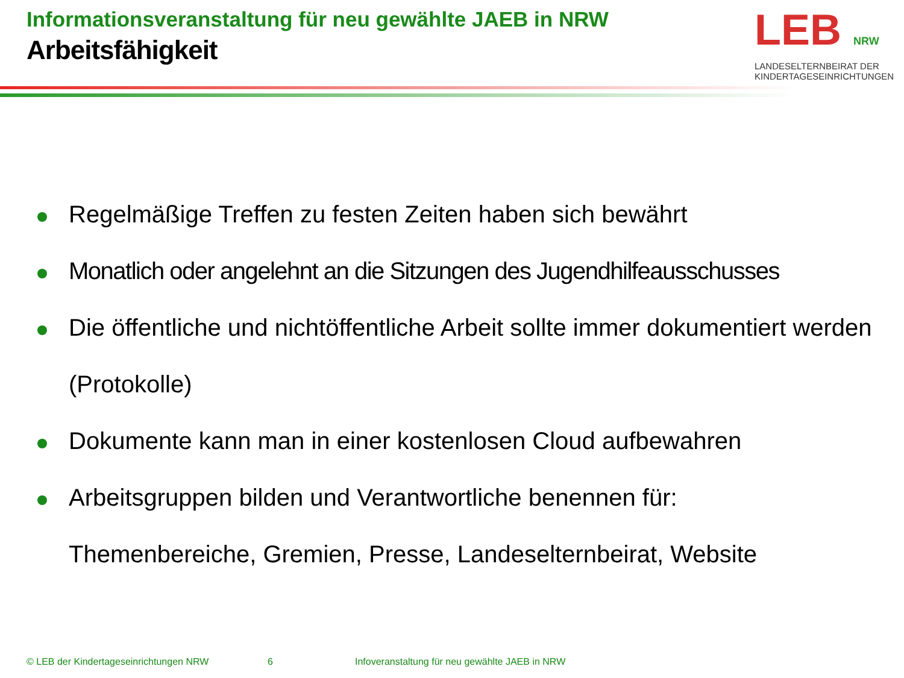Informationsveranstaltung für neu gewählte JAEB in NRW
Arbeitsfähigkeit
LEB NRW
LANDESELTERNBEIRAT DER
KINDERTAGESEINRICHTUNGEN
Regelmäßige Treffen zu festen Zeiten haben sich bewährt
Monatlich oder angelehnt an die Sitzungen des Jugendhilfeausschusses
Die öffentliche und nichtöffentliche Arbeit sollte immer dokumentiert werden (Protokolle)
Dokumente kann man in einer kostenlosen Cloud aufbewahren
Arbeitsgruppen bilden und Verantwortliche benennen für:
Themenbereiche, Gremien, Presse, Landeselternbeirat, Website
© LEB der Kindertageseinrichtungen NRW 6 Infoveranstaltung für neu gewählte JAEB in NRW